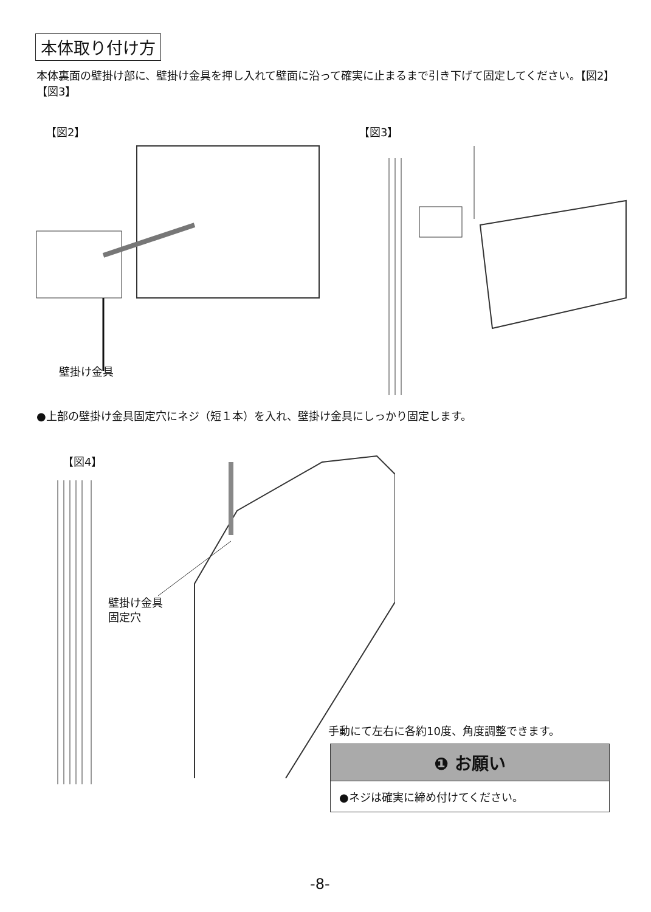本体取り付け方
本体裏面の壁掛け部に、壁掛け金具を押し入れて壁面に沿って確実に止まるまで引き下げて固定してください。【図2】【図3】
【図2】 【図3】
壁掛け金具
●上部の壁掛け金具固定穴にネジ（短１本）を入れ、壁掛け金具にしっかり固定します。
【図4】
壁掛け金具
固定穴
手動にて左右に各約10度、角度調整できます。
❶ お願い
●ネジは確実に締め付けてください。
-8-